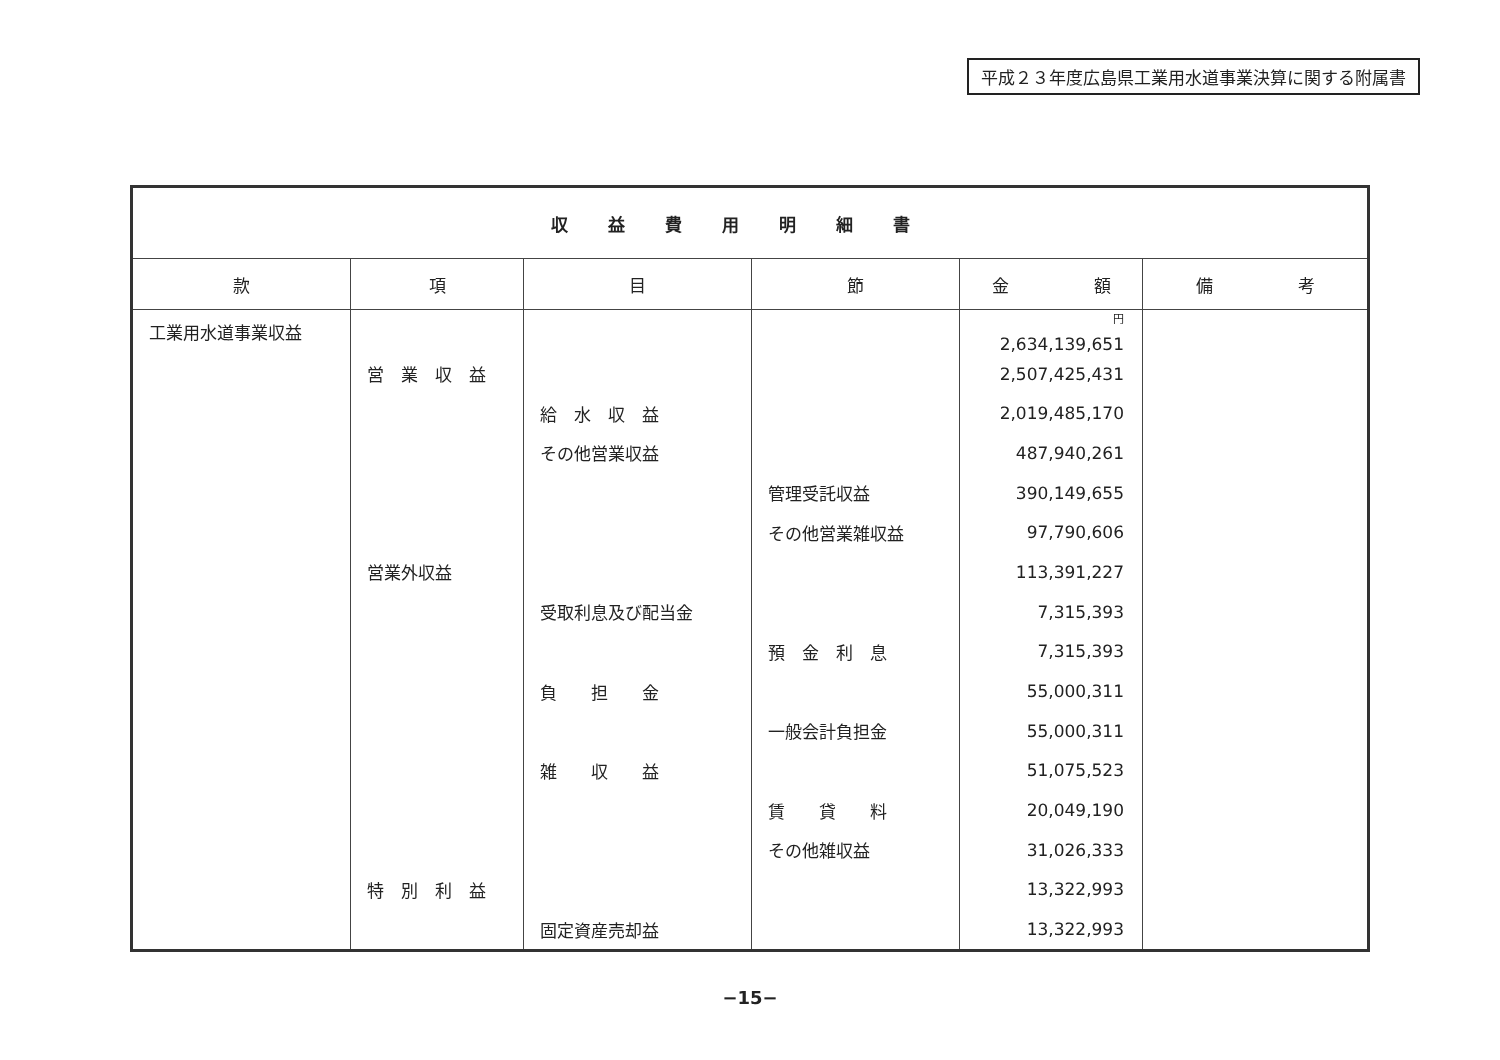平成２３年度広島県工業用水道事業決算に関する附属書
| 収益費用明細書 | | | | | |
| --- | --- | --- | --- | --- | --- |
| 款 | 項 | 目 | 節 | 金 額 | 備 考 |
| 工業用水道事業収益 | | | | <sup>円</sup> 2,634,139,651 | |
| | 営 業 収 益 | | | 2,507,425,431 | |
| | | 給 水 収 益 | | 2,019,485,170 | |
| | | その他営業収益 | | 487,940,261 | |
| | | | 管理受託収益 | 390,149,655 | |
| | | | その他営業雑収益 | 97,790,606 | |
| | 営業外収益 | | | 113,391,227 | |
| | | 受取利息及び配当金 | | 7,315,393 | |
| | | | 預 金 利 息 | 7,315,393 | |
| | | 負 担 金 | | 55,000,311 | |
| | | | 一般会計負担金 | 55,000,311 | |
| | | 雑 収 益 | | 51,075,523 | |
| | | | 賃 貸 料 | 20,049,190 | |
| | | | その他雑収益 | 31,026,333 | |
| | 特 別 利 益 | | | 13,322,993 | |
| | | 固定資産売却益 | | 13,322,993 | |
−15−